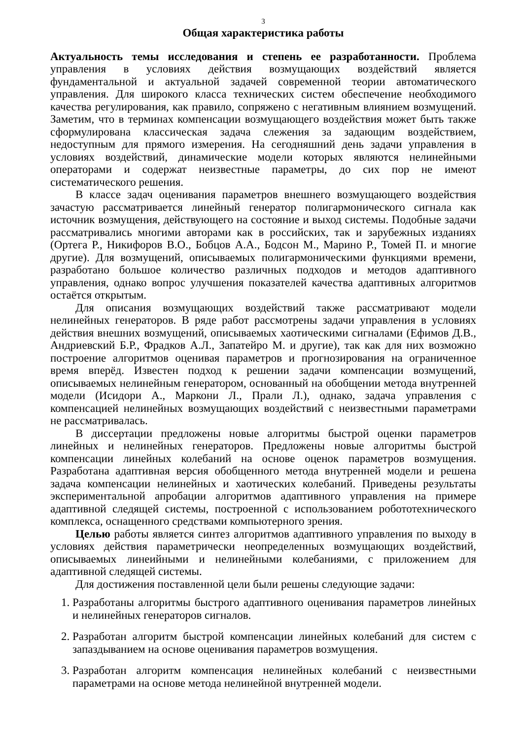3
Общая характеристика работы
Актуальность темы исследования и степень ее разработанности. Проблема управления в условиях действия возмущающих воздействий является фундаментальной и актуальной задачей современной теории автоматического управления. Для широкого класса технических систем обеспечение необходимого качества регулирования, как правило, сопряжено с негативным влиянием возмущений. Заметим, что в терминах компенсации возмущающего воздействия может быть также сформулирована классическая задача слежения за задающим воздействием, недоступным для прямого измерения. На сегодняшний день задачи управления в условиях воздействий, динамические модели которых являются нелинейными операторами и содержат неизвестные параметры, до сих пор не имеют систематического решения.
В классе задач оценивания параметров внешнего возмущающего воздействия зачастую рассматривается линейный генератор полигармонического сигнала как источник возмущения, действующего на состояние и выход системы. Подобные задачи рассматривались многими авторами как в российских, так и зарубежных изданиях (Ортега Р., Никифоров В.О., Бобцов А.А., Бодсон М., Марино Р., Томей П. и многие другие). Для возмущений, описываемых полигармоническими функциями времени, разработано большое количество различных подходов и методов адаптивного управления, однако вопрос улучшения показателей качества адаптивных алгоритмов остаётся открытым.
Для описания возмущающих воздействий также рассматривают модели нелинейных генераторов. В ряде работ рассмотрены задачи управления в условиях действия внешних возмущений, описываемых хаотическими сигналами (Ефимов Д.В., Андриевский Б.Р., Фрадков А.Л., Запатейро М. и другие), так как для них возможно построение алгоритмов оценивая параметров и прогнозирования на ограниченное время вперёд. Известен подход к решении задачи компенсации возмущений, описываемых нелинейным генератором, основанный на обобщении метода внутренней модели (Исидори А., Маркони Л., Прали Л.), однако, задача управления с компенсацией нелинейных возмущающих воздействий с неизвестными параметрами не рассматривалась.
В диссертации предложены новые алгоритмы быстрой оценки параметров линейных и нелинейных генераторов. Предложены новые алгоритмы быстрой компенсации линейных колебаний на основе оценок параметров возмущения. Разработана адаптивная версия обобщенного метода внутренней модели и решена задача компенсации нелинейных и хаотических колебаний. Приведены результаты экспериментальной апробации алгоритмов адаптивного управления на примере адаптивной следящей системы, построенной с использованием робототехнического комплекса, оснащенного средствами компьютерного зрения.
Целью работы является синтез алгоритмов адаптивного управления по выходу в условиях действия параметрически неопределенных возмущающих воздействий, описываемых линеийными и нелинейными колебаниями, с приложением для адаптивной следящей системы.
Для достижения поставленной цели были решены следующие задачи:
1. Разработаны алгоритмы быстрого адаптивного оценивания параметров линейных и нелинейных генераторов сигналов.
2. Разработан алгоритм быстрой компенсации линейных колебаний для систем с запаздыванием на основе оценивания параметров возмущения.
3. Разработан алгоритм компенсация нелинейных колебаний с неизвестными параметрами на основе метода нелинейной внутренней модели.